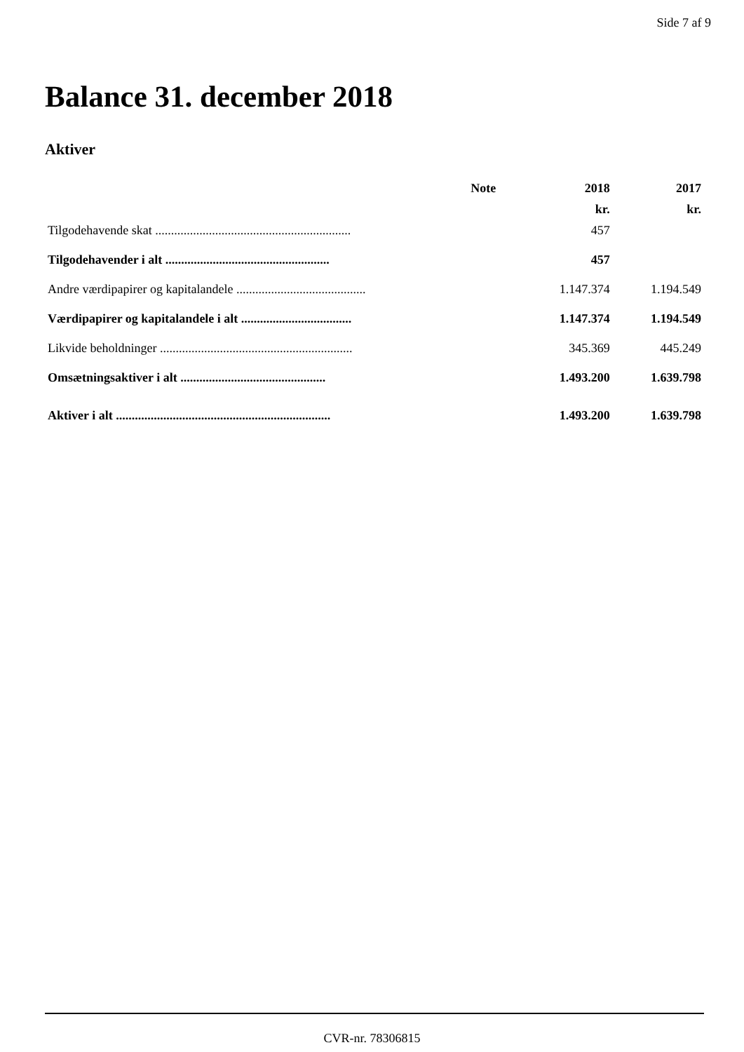Side 7 af 9
Balance 31. december 2018
Aktiver
| | Note | 2018 | 2017 |
| --- | --- | --- | --- |
| | | kr. | kr. |
| Tilgodehavende skat .............................................................. | | 457 | |
| Tilgodehavender i alt .................................................... | | 457 | |
| Andre værdipapirer og kapitalandele ......................................... | | 1.147.374 | 1.194.549 |
| Værdipapirer og kapitalandele i alt ................................... | | 1.147.374 | 1.194.549 |
| Likvide beholdninger ............................................................. | | 345.369 | 445.249 |
| Omsætningsaktiver i alt .............................................. | | 1.493.200 | 1.639.798 |
| Aktiver i alt .................................................................... | | 1.493.200 | 1.639.798 |
CVR-nr. 78306815